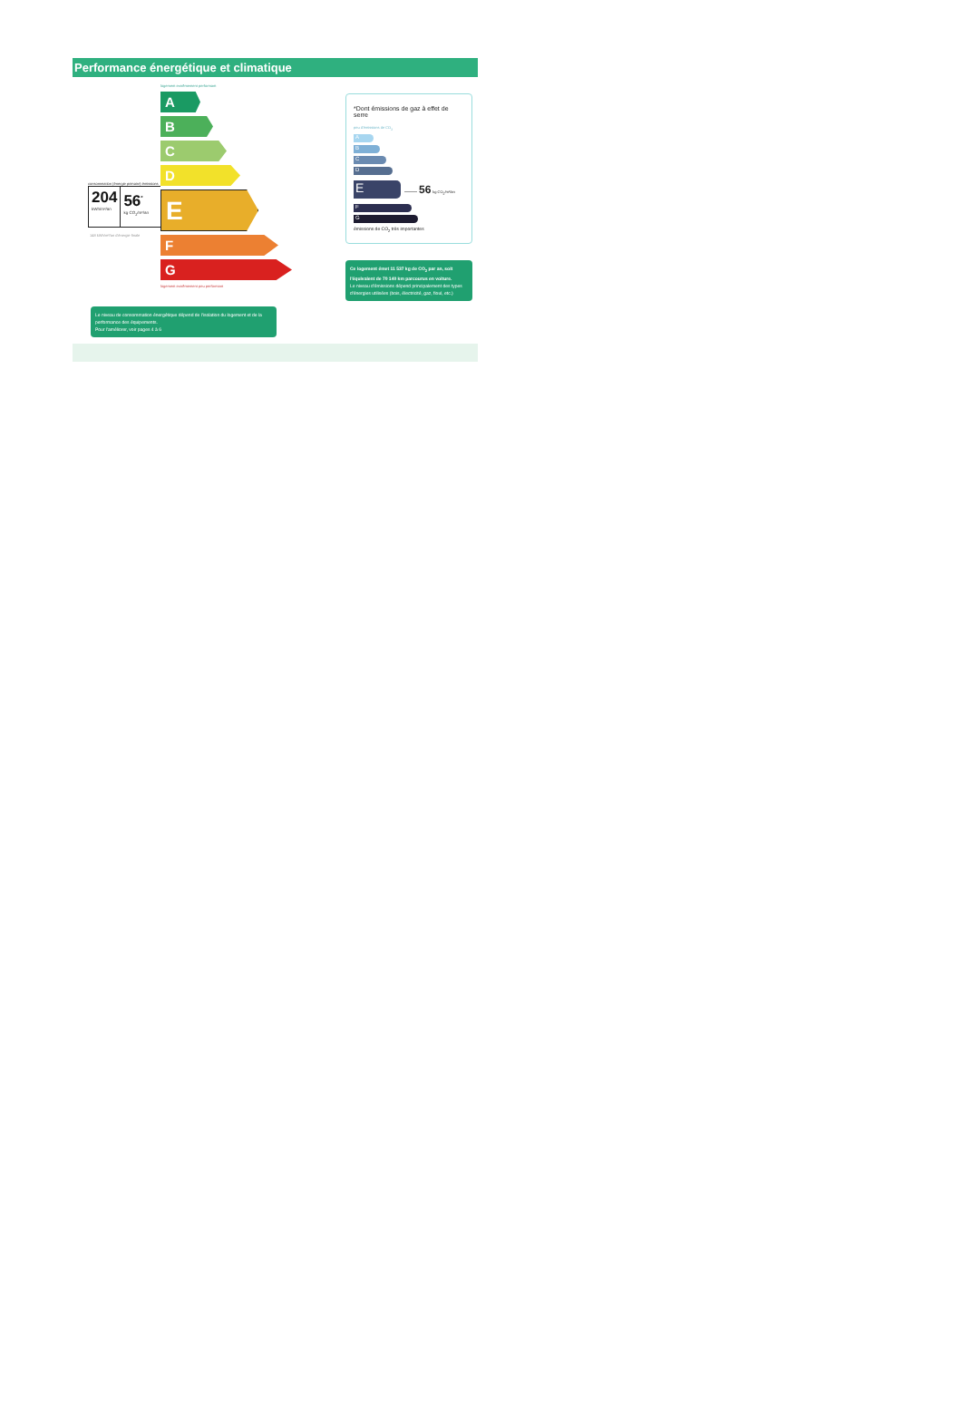Performance énergétique et climatique
consommation (énergie primaire) émissions
204
kWh/m²/an
56<sup>*</sup>
kg CO<sub>2</sub>/m²/an
148 kWh/m²/an d'énergie finale
logement extrêmement performant
A
B
C
D
E
F
G
logement extrêmement peu performant
Le niveau de consommation énergétique dépend de l'isolation du logement et de la performance des équipements.
Pour l'améliorer, voir pages 4 à 6
*Dont émissions de gaz à effet de serre
peu d'émissions de CO<sub>2</sub>
A
B
C
D
E
—— 56 kg CO<sub>2</sub>/m²/an
F
G
émissions de CO<sub>2</sub> très importantes
Ce logement émet 11 537 kg de CO<sub>2</sub> par an, soit l'équivalent de 70 140 km parcourus en voiture.
Le niveau d'émissions dépend principalement des types d'énergies utilisées (bois, électricité, gaz, fioul, etc.)